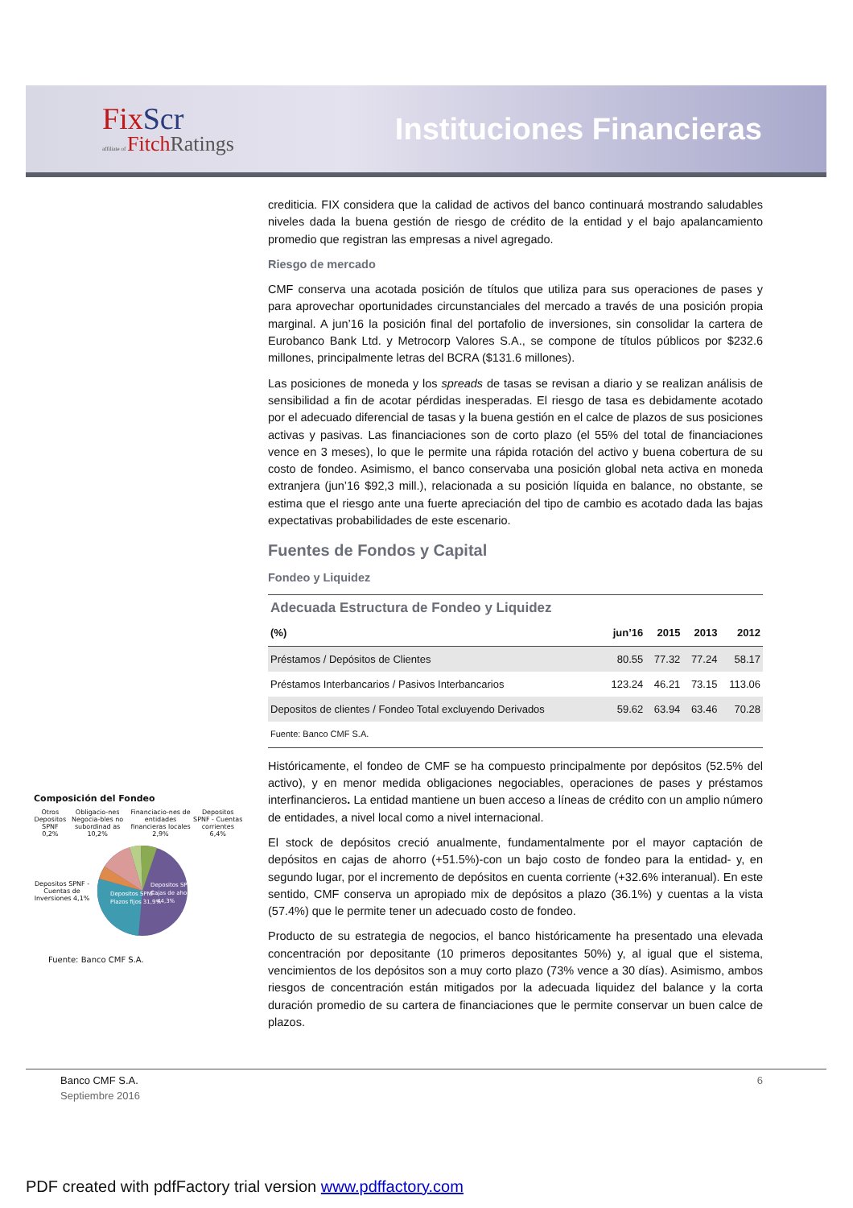FixScr
affiliate of FitchRatings
Instituciones Financieras
crediticia. FIX considera que la calidad de activos del banco continuará mostrando saludables niveles dada la buena gestión de riesgo de crédito de la entidad y el bajo apalancamiento promedio que registran las empresas a nivel agregado.
Riesgo de mercado
CMF conserva una acotada posición de títulos que utiliza para sus operaciones de pases y para aprovechar oportunidades circunstanciales del mercado a través de una posición propia marginal. A jun’16 la posición final del portafolio de inversiones, sin consolidar la cartera de Eurobanco Bank Ltd. y Metrocorp Valores S.A., se compone de títulos públicos por $232.6 millones, principalmente letras del BCRA ($131.6 millones).
Las posiciones de moneda y los spreads de tasas se revisan a diario y se realizan análisis de sensibilidad a fin de acotar pérdidas inesperadas. El riesgo de tasa es debidamente acotado por el adecuado diferencial de tasas y la buena gestión en el calce de plazos de sus posiciones activas y pasivas. Las financiaciones son de corto plazo (el 55% del total de financiaciones vence en 3 meses), lo que le permite una rápida rotación del activo y buena cobertura de su costo de fondeo. Asimismo, el banco conservaba una posición global neta activa en moneda extranjera (jun’16 $92,3 mill.), relacionada a su posición líquida en balance, no obstante, se estima que el riesgo ante una fuerte apreciación del tipo de cambio es acotado dada las bajas expectativas probabilidades de este escenario.
Fuentes de Fondos y Capital
Fondeo y Liquidez
| Adecuada Estructura de Fondeo y Liquidez | | | | |
| (%) | jun’16 | 2015 | 2013 | 2012 |
| Préstamos / Depósitos de Clientes | 80.55 | 77.32 | 77.24 | 58.17 |
| Préstamos Interbancarios / Pasivos Interbancarios | 123.24 | 46.21 | 73.15 | 113.06 |
| Depositos de clientes / Fondeo Total excluyendo Derivados | 59.62 | 63.94 | 63.46 | 70.28 |
| Fuente: Banco CMF S.A. | | | | |
Históricamente, el fondeo de CMF se ha compuesto principalmente por depósitos (52.5% del activo), y en menor medida obligaciones negociables, operaciones de pases y préstamos interfinancieros. La entidad mantiene un buen acceso a líneas de crédito con un amplio número de entidades, a nivel local como a nivel internacional.
El stock de depósitos creció anualmente, fundamentalmente por el mayor captación de depósitos en cajas de ahorro (+51.5%)-con un bajo costo de fondeo para la entidad- y, en segundo lugar, por el incremento de depósitos en cuenta corriente (+32.6% interanual). En este sentido, CMF conserva un apropiado mix de depósitos a plazo (36.1%) y cuentas a la vista (57.4%) que le permite tener un adecuado costo de fondeo.
Producto de su estrategia de negocios, el banco históricamente ha presentado una elevada concentración por depositante (10 primeros depositantes 50%) y, al igual que el sistema, vencimientos de los depósitos son a muy corto plazo (73% vence a 30 días). Asimismo, ambos riesgos de concentración están mitigados por la adecuada liquidez del balance y la corta duración promedio de su cartera de financiaciones que le permite conservar un buen calce de plazos.
Composición del Fondeo
Otros Depositos SPNF 0,2% Obligacio-nes Negocia-bles no subordinad as 10,2%
Financiacio-nes de entidades financieras locales 2,9%
Depositos SPNF - Cuentas corrientes 6,4%
Depositos SPNF - Cuentas de Inversiones 4,1%
Depositos SPNF -
Plazos fijos 31,9%
Depositos SPNF -
Cajas de ahorro
44,3%
Fuente: Banco CMF S.A.
Banco CMF S.A. 6
Septiembre 2016
PDF created with pdfFactory trial version www.pdffactory.com